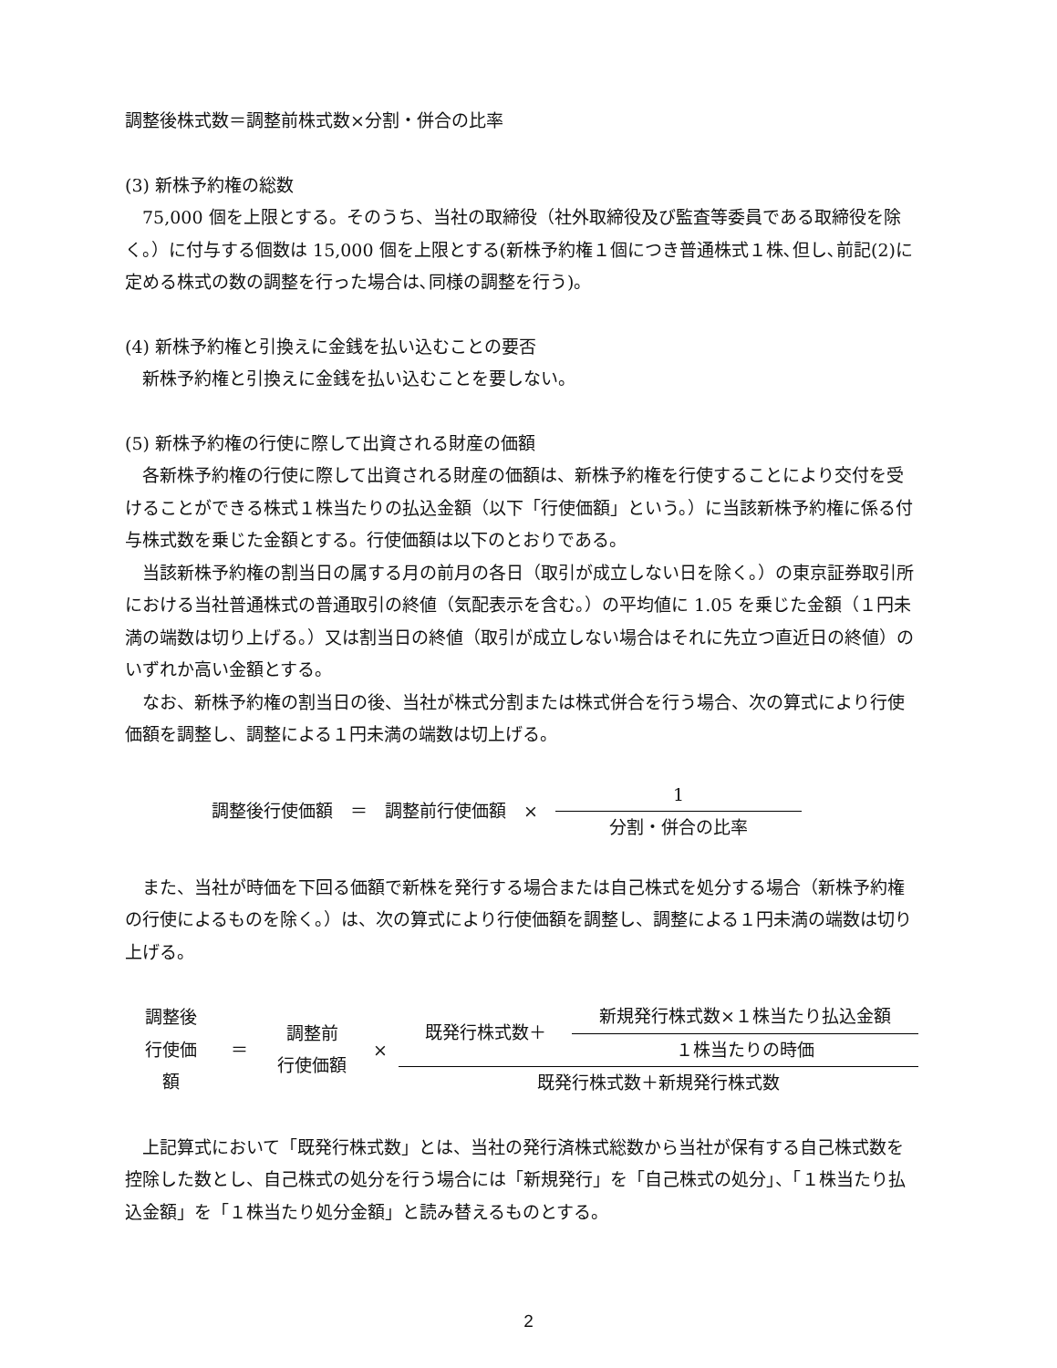調整後株式数＝調整前株式数×分割・併合の比率
(3) 新株予約権の総数
75,000 個を上限とする。そのうち、当社の取締役（社外取締役及び監査等委員である取締役を除く。）に付与する個数は 15,000 個を上限とする(新株予約権１個につき普通株式１株､但し､前記(2)に定める株式の数の調整を行った場合は､同様の調整を行う)。
(4) 新株予約権と引換えに金銭を払い込むことの要否
新株予約権と引換えに金銭を払い込むことを要しない。
(5) 新株予約権の行使に際して出資される財産の価額
各新株予約権の行使に際して出資される財産の価額は、新株予約権を行使することにより交付を受けることができる株式１株当たりの払込金額（以下「行使価額」という。）に当該新株予約権に係る付与株式数を乗じた金額とする。行使価額は以下のとおりである。
当該新株予約権の割当日の属する月の前月の各日（取引が成立しない日を除く。）の東京証券取引所における当社普通株式の普通取引の終値（気配表示を含む。）の平均値に 1.05 を乗じた金額（１円未満の端数は切り上げる。）又は割当日の終値（取引が成立しない場合はそれに先立つ直近日の終値）のいずれか高い金額とする。
なお、新株予約権の割当日の後、当社が株式分割または株式併合を行う場合、次の算式により行使価額を調整し、調整による１円未満の端数は切上げる。
調整後行使価額　＝　調整前行使価額　×　
1
分割・併合の比率
また、当社が時価を下回る価額で新株を発行する場合または自己株式を処分する場合（新株予約権の行使によるものを除く。）は、次の算式により行使価額を調整し、調整による１円未満の端数は切り上げる。
調整後
行使価
額
＝
調整前
行使価額
×
既発行株式数＋
新規発行株式数×１株当たり払込金額
１株当たりの時価
既発行株式数＋新規発行株式数
上記算式において「既発行株式数」とは、当社の発行済株式総数から当社が保有する自己株式数を控除した数とし、自己株式の処分を行う場合には「新規発行」を「自己株式の処分」、「１株当たり払込金額」を「１株当たり処分金額」と読み替えるものとする。
2